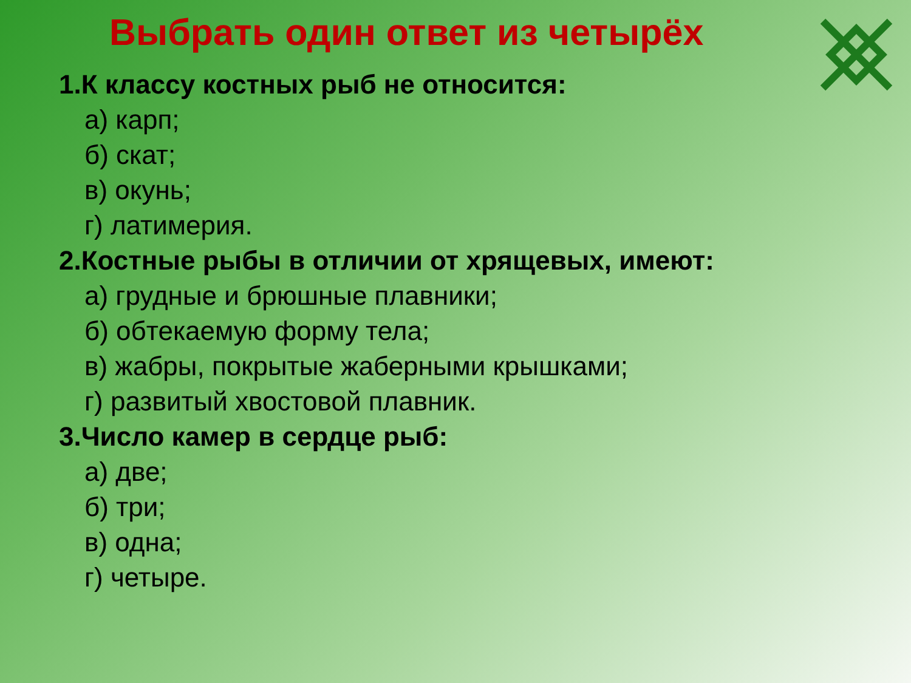Выбрать один ответ из четырёх
1.К классу костных рыб не относится:
а) карп;
б) скат;
в) окунь;
г) латимерия.
2.Костные рыбы в отличии от хрящевых, имеют:
а) грудные и брюшные плавники;
б) обтекаемую форму тела;
в) жабры, покрытые жаберными крышками;
г) развитый хвостовой плавник.
3.Число камер в сердце рыб:
а) две;
б) три;
в) одна;
г) четыре.